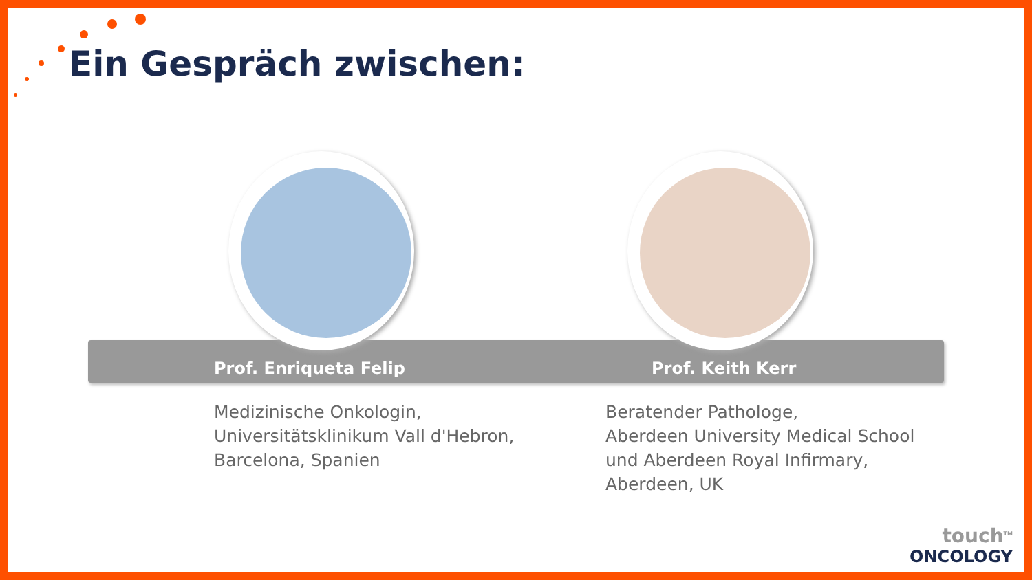Ein Gespräch zwischen:
Prof. Enriqueta Felip Prof. Keith Kerr
Medizinische Onkologin,
Universitätsklinikum Vall d'Hebron,
Barcelona, Spanien
Beratender Pathologe,
Aberdeen University Medical School
und Aberdeen Royal Infirmary,
Aberdeen, UK
touch<sup>TM</sup>
ONCOLOGY